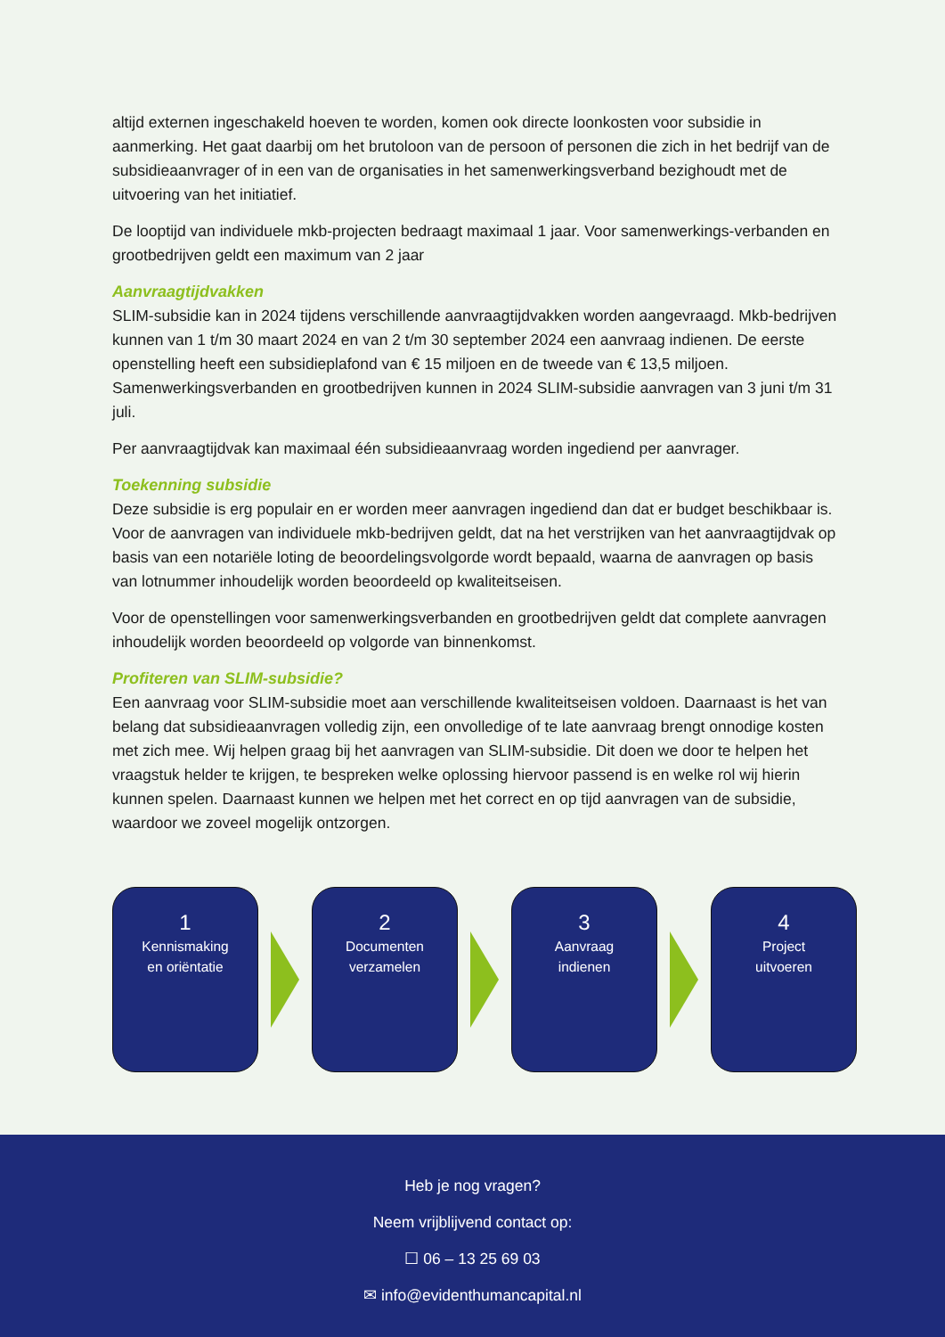altijd externen ingeschakeld hoeven te worden, komen ook directe loonkosten voor subsidie in aanmerking. Het gaat daarbij om het brutoloon van de persoon of personen die zich in het bedrijf van de subsidieaanvrager of in een van de organisaties in het samenwerkingsverband bezighoudt met de uitvoering van het initiatief.
De looptijd van individuele mkb-projecten bedraagt maximaal 1 jaar. Voor samenwerkings-verbanden en grootbedrijven geldt een maximum van 2 jaar
Aanvraagtijdvakken
SLIM-subsidie kan in 2024 tijdens verschillende aanvraagtijdvakken worden aangevraagd. Mkb-bedrijven kunnen van 1 t/m 30 maart 2024 en van 2 t/m 30 september 2024 een aanvraag indienen. De eerste openstelling heeft een subsidieplafond van € 15 miljoen en de tweede van € 13,5 miljoen. Samenwerkingsverbanden en grootbedrijven kunnen in 2024 SLIM-subsidie aanvragen van 3 juni t/m 31 juli.
Per aanvraagtijdvak kan maximaal één subsidieaanvraag worden ingediend per aanvrager.
Toekenning subsidie
Deze subsidie is erg populair en er worden meer aanvragen ingediend dan dat er budget beschikbaar is. Voor de aanvragen van individuele mkb-bedrijven geldt, dat na het verstrijken van het aanvraagtijdvak op basis van een notariële loting de beoordelingsvolgorde wordt bepaald, waarna de aanvragen op basis van lotnummer inhoudelijk worden beoordeeld op kwaliteitseisen.
Voor de openstellingen voor samenwerkingsverbanden en grootbedrijven geldt dat complete aanvragen inhoudelijk worden beoordeeld op volgorde van binnenkomst.
Profiteren van SLIM-subsidie?
Een aanvraag voor SLIM-subsidie moet aan verschillende kwaliteitseisen voldoen. Daarnaast is het van belang dat subsidieaanvragen volledig zijn, een onvolledige of te late aanvraag brengt onnodige kosten met zich mee. Wij helpen graag bij het aanvragen van SLIM-subsidie. Dit doen we door te helpen het vraagstuk helder te krijgen, te bespreken welke oplossing hiervoor passend is en welke rol wij hierin kunnen spelen. Daarnaast kunnen we helpen met het correct en op tijd aanvragen van de subsidie, waardoor we zoveel mogelijk ontzorgen.
1
Kennismaking
en oriëntatie
2
Documenten
verzamelen
3
Aanvraag
indienen
4
Project
uitvoeren
Heb je nog vragen?
Neem vrijblijvend contact op:
☐ 06 – 13 25 69 03
✉ info@evidenthumancapital.nl